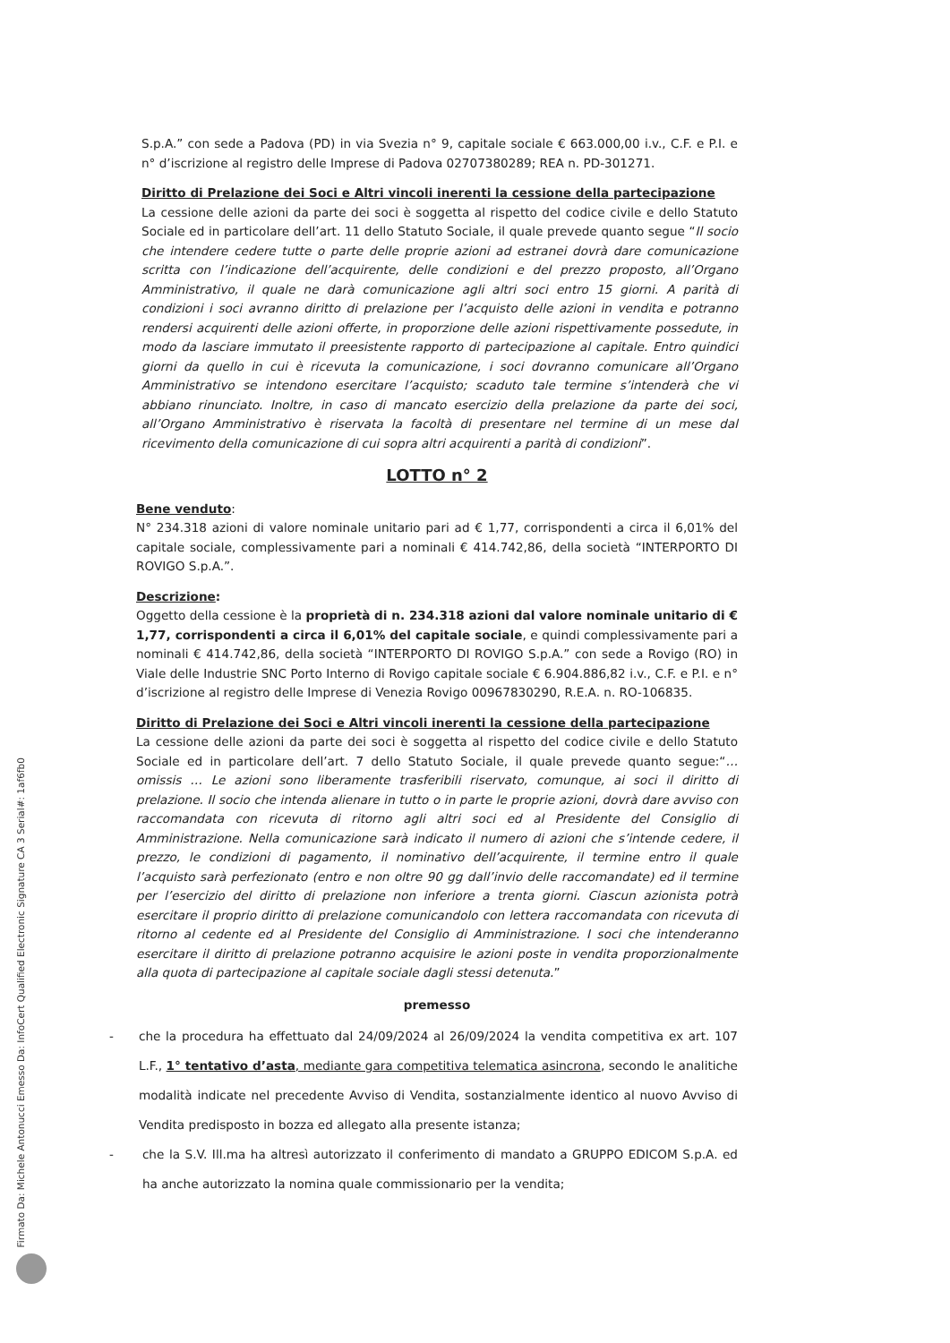S.p.A.” con sede a Padova (PD) in via Svezia n° 9, capitale sociale € 663.000,00 i.v., C.F. e P.I. e n° d’iscrizione al registro delle Imprese di Padova 02707380289; REA n. PD-301271.
Diritto di Prelazione dei Soci e Altri vincoli inerenti la cessione della partecipazione
La cessione delle azioni da parte dei soci è soggetta al rispetto del codice civile e dello Statuto Sociale ed in particolare dell’art. 11 dello Statuto Sociale, il quale prevede quanto segue “Il socio che intendere cedere tutte o parte delle proprie azioni ad estranei dovrà dare comunicazione scritta con l’indicazione dell’acquirente, delle condizioni e del prezzo proposto, all’Organo Amministrativo, il quale ne darà comunicazione agli altri soci entro 15 giorni. A parità di condizioni i soci avranno diritto di prelazione per l’acquisto delle azioni in vendita e potranno rendersi acquirenti delle azioni offerte, in proporzione delle azioni rispettivamente possedute, in modo da lasciare immutato il preesistente rapporto di partecipazione al capitale. Entro quindici giorni da quello in cui è ricevuta la comunicazione, i soci dovranno comunicare all’Organo Amministrativo se intendono esercitare l’acquisto; scaduto tale termine s’intenderà che vi abbiano rinunciato. Inoltre, in caso di mancato esercizio della prelazione da parte dei soci, all’Organo Amministrativo è riservata la facoltà di presentare nel termine di un mese dal ricevimento della comunicazione di cui sopra altri acquirenti a parità di condizioni”.
LOTTO n° 2
Bene venduto:
N° 234.318 azioni di valore nominale unitario pari ad € 1,77, corrispondenti a circa il 6,01% del capitale sociale, complessivamente pari a nominali € 414.742,86, della società “INTERPORTO DI ROVIGO S.p.A.”.
Descrizione:
Oggetto della cessione è la proprietà di n. 234.318 azioni dal valore nominale unitario di € 1,77, corrispondenti a circa il 6,01% del capitale sociale, e quindi complessivamente pari a nominali € 414.742,86, della società “INTERPORTO DI ROVIGO S.p.A.” con sede a Rovigo (RO) in Viale delle Industrie SNC Porto Interno di Rovigo capitale sociale € 6.904.886,82 i.v., C.F. e P.I. e n° d’iscrizione al registro delle Imprese di Venezia Rovigo 00967830290, R.E.A. n. RO-106835.
Diritto di Prelazione dei Soci e Altri vincoli inerenti la cessione della partecipazione
La cessione delle azioni da parte dei soci è soggetta al rispetto del codice civile e dello Statuto Sociale ed in particolare dell’art. 7 dello Statuto Sociale, il quale prevede quanto segue:“… omissis … Le azioni sono liberamente trasferibili riservato, comunque, ai soci il diritto di prelazione. Il socio che intenda alienare in tutto o in parte le proprie azioni, dovrà dare avviso con raccomandata con ricevuta di ritorno agli altri soci ed al Presidente del Consiglio di Amministrazione. Nella comunicazione sarà indicato il numero di azioni che s’intende cedere, il prezzo, le condizioni di pagamento, il nominativo dell’acquirente, il termine entro il quale l’acquisto sarà perfezionato (entro e non oltre 90 gg dall’invio delle raccomandate) ed il termine per l’esercizio del diritto di prelazione non inferiore a trenta giorni. Ciascun azionista potrà esercitare il proprio diritto di prelazione comunicandolo con lettera raccomandata con ricevuta di ritorno al cedente ed al Presidente del Consiglio di Amministrazione. I soci che intenderanno esercitare il diritto di prelazione potranno acquisire le azioni poste in vendita proporzionalmente alla quota di partecipazione al capitale sociale dagli stessi detenuta.”
premesso
- che la procedura ha effettuato dal 24/09/2024 al 26/09/2024 la vendita competitiva ex art. 107 L.F., 1° tentativo d’asta, mediante gara competitiva telematica asincrona, secondo le analitiche modalità indicate nel precedente Avviso di Vendita, sostanzialmente identico al nuovo Avviso di Vendita predisposto in bozza ed allegato alla presente istanza;
- che la S.V. Ill.ma ha altresì autorizzato il conferimento di mandato a GRUPPO EDICOM S.p.A. ed ha anche autorizzato la nomina quale commissionario per la vendita;
Firmato Da: Michele Antonucci Emesso Da: InfoCert Qualified Electronic Signature CA 3 Serial#: 1af6fb0